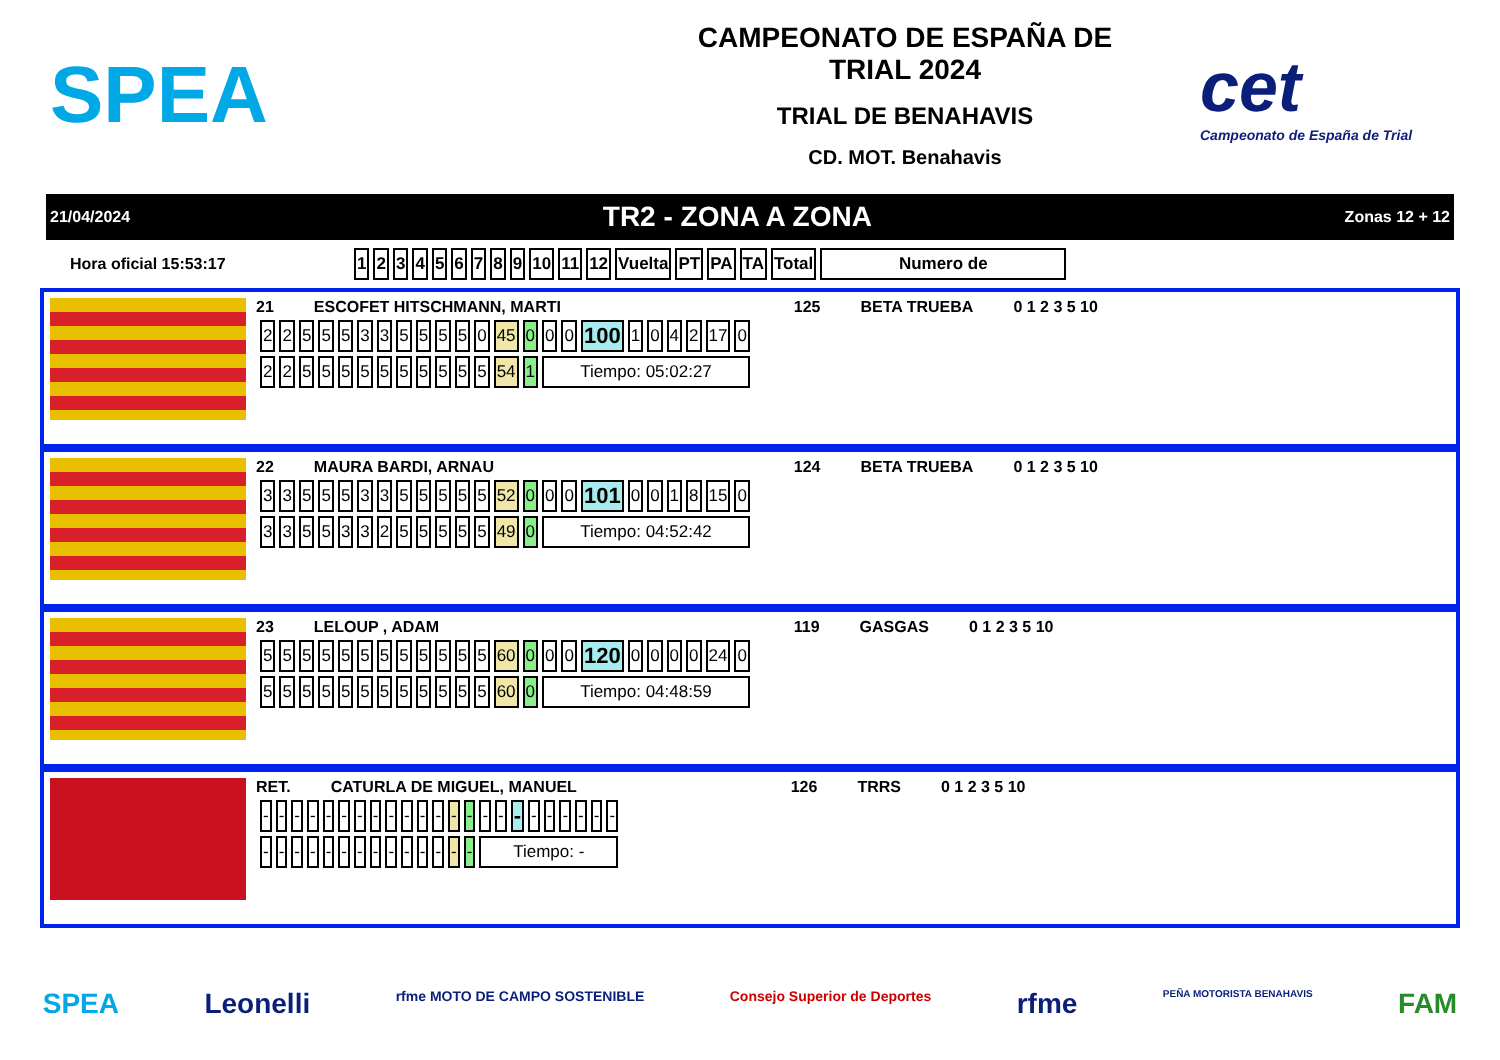SPEA
CAMPEONATO DE ESPAÑA DE
TRIAL 2024
TRIAL DE BENAHAVIS
CD. MOT. Benahavis
cet
Campeonato de España de Trial
21/04/2024 TR2 - ZONA A ZONA Zonas 12 + 12
Hora oficial 15:53:17
| 1 | 2 | 3 | 4 | 5 | 6 | 7 | 8 | 9 | 10 | 11 | 12 | Vuelta | PT | PA | TA | Total | Numero de |
| --- | --- | --- | --- | --- | --- | --- | --- | --- | --- | --- | --- | --- | --- | --- | --- | --- | --- |
21 ESCOFET HITSCHMANN, MARTI 125 BETA TRUEBA 0 1 2 3 5 10
| 2 | 2 | 5 | 5 | 5 | 3 | 3 | 5 | 5 | 5 | 5 | 0 | 45 | 0 | 0 | 0 | 100 | 1 | 0 | 4 | 2 | 17 | 0 |
| 2 | 2 | 5 | 5 | 5 | 5 | 5 | 5 | 5 | 5 | 5 | 5 | 54 | 1 | Tiempo: 05:02:27 | | | | | | | | |
22 MAURA BARDI, ARNAU 124 BETA TRUEBA 0 1 2 3 5 10
| 3 | 3 | 5 | 5 | 5 | 3 | 3 | 5 | 5 | 5 | 5 | 5 | 52 | 0 | 0 | 0 | 101 | 0 | 0 | 1 | 8 | 15 | 0 |
| 3 | 3 | 5 | 5 | 3 | 3 | 2 | 5 | 5 | 5 | 5 | 5 | 49 | 0 | Tiempo: 04:52:42 | | | | | | | | |
23 LELOUP , ADAM 119 GASGAS 0 1 2 3 5 10
| 5 | 5 | 5 | 5 | 5 | 5 | 5 | 5 | 5 | 5 | 5 | 5 | 60 | 0 | 0 | 0 | 120 | 0 | 0 | 0 | 0 | 24 | 0 |
| 5 | 5 | 5 | 5 | 5 | 5 | 5 | 5 | 5 | 5 | 5 | 5 | 60 | 0 | Tiempo: 04:48:59 | | | | | | | | |
RET. CATURLA DE MIGUEL, MANUEL 126 TRRS 0 1 2 3 5 10
| - | - | - | - | - | - | - | - | - | - | - | - | - | - | - | - | - | - | - | - | - | - | - |
| - | - | - | - | - | - | - | - | - | - | - | - | - | - | Tiempo: - | | | | | | | | |
SPEA Leonelli rfme MOTO DE CAMPO SOSTENIBLE Consejo Superior de Deportes rfme PEÑA MOTORISTA BENAHAVIS FAM